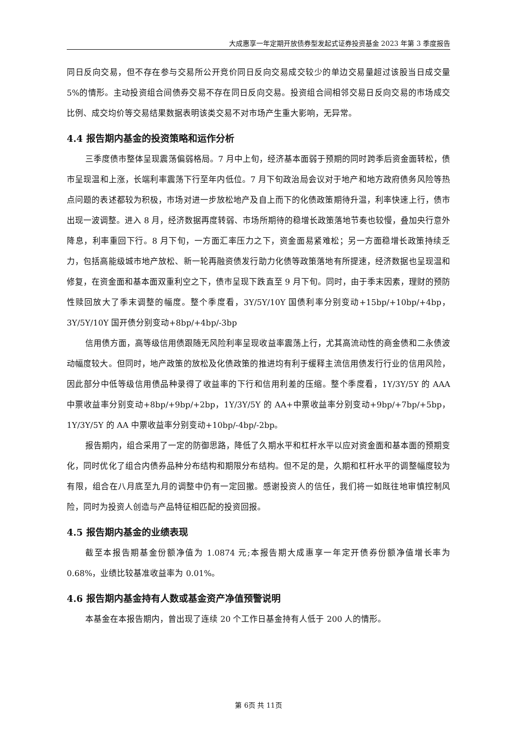大成惠享一年定期开放债券型发起式证券投资基金 2023 年第 3 季度报告
同日反向交易，但不存在参与交易所公开竞价同日反向交易成交较少的单边交易量超过该股当日成交量 5%的情形。主动投资组合间债券交易不存在同日反向交易。投资组合间相邻交易日反向交易的市场成交比例、成交均价等交易结果数据表明该类交易不对市场产生重大影响，无异常。
4.4 报告期内基金的投资策略和运作分析
三季度债市整体呈现震荡偏弱格局。7 月中上旬，经济基本面弱于预期的同时跨季后资金面转松，债市呈现温和上涨，长端利率震荡下行至年内低位。7 月下旬政治局会议对于地产和地方政府债务风险等热点问题的表述都较为积极，市场对进一步放松地产及自上而下的化债政策期待升温，利率快速上行，债市出现一波调整。进入 8 月，经济数据再度转弱、市场所期待的稳增长政策落地节奏也较慢，叠加央行意外降息，利率重回下行。8 月下旬，一方面汇率压力之下，资金面易紧难松；另一方面稳增长政策持续乏力，包括高能级城市地产放松、新一轮再融资债发行助力化债等政策落地有所提速，经济数据也呈现温和修复，在资金面和基本面双重利空之下，债市呈现下跌直至 9 月下旬。同时，由于季末因素，理财的预防性赎回放大了季末调整的幅度。整个季度看，3Y/5Y/10Y 国债利率分别变动+15bp/+10bp/+4bp，3Y/5Y/10Y 国开债分别变动+8bp/+4bp/-3bp
信用债方面，高等级信用债跟随无风险利率呈现收益率震荡上行，尤其高流动性的商金债和二永债波动幅度较大。但同时，地产政策的放松及化债政策的推进均有利于缓释主流信用债发行行业的信用风险，因此部分中低等级信用债品种录得了收益率的下行和信用利差的压缩。整个季度看，1Y/3Y/5Y 的 AAA 中票收益率分别变动+8bp/+9bp/+2bp，1Y/3Y/5Y 的 AA+中票收益率分别变动+9bp/+7bp/+5bp，1Y/3Y/5Y 的 AA 中票收益率分别变动+10bp/-4bp/-2bp。
报告期内，组合采用了一定的防御思路，降低了久期水平和杠杆水平以应对资金面和基本面的预期变化，同时优化了组合内债券品种分布结构和期限分布结构。但不足的是，久期和杠杆水平的调整幅度较为有限，组合在八月底至九月的调整中仍有一定回撤。感谢投资人的信任，我们将一如既往地审慎控制风险，同时为投资人创造与产品特征相匹配的投资回报。
4.5 报告期内基金的业绩表现
截至本报告期基金份额净值为 1.0874 元;本报告期大成惠享一年定开债券份额净值增长率为 0.68%，业绩比较基准收益率为 0.01%。
4.6 报告期内基金持有人数或基金资产净值预警说明
本基金在本报告期内，曾出现了连续 20 个工作日基金持有人低于 200 人的情形。
第 6页 共 11页